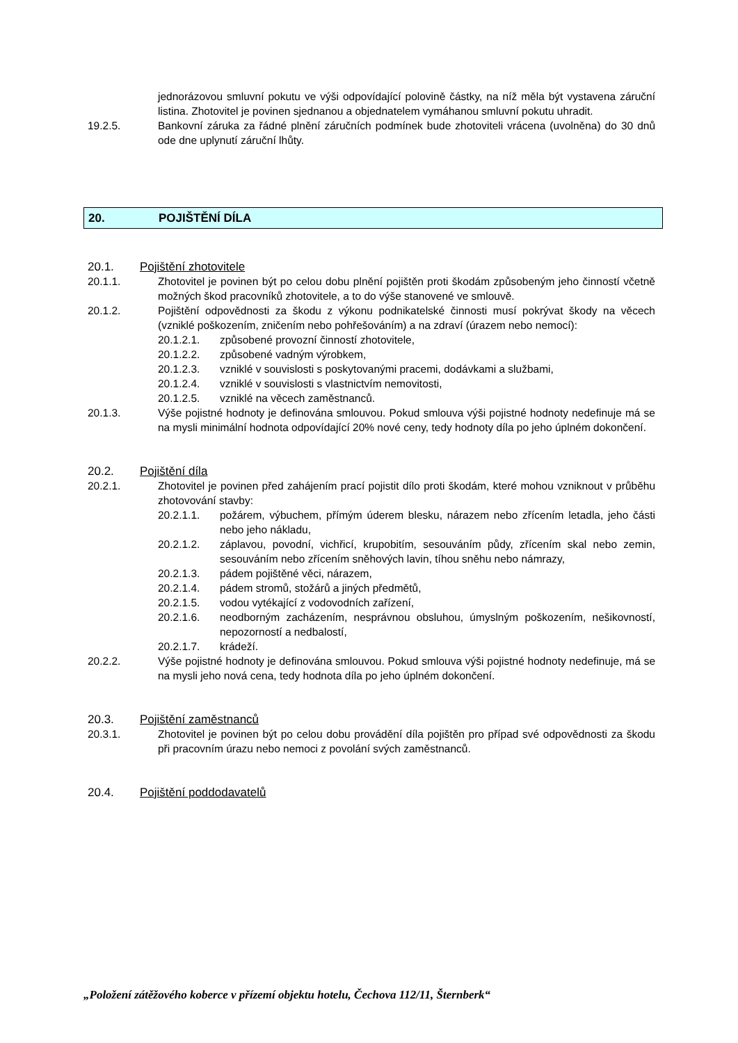jednorázovou smluvní pokutu ve výši odpovídající polovině částky, na níž měla být vystavena záruční listina. Zhotovitel je povinen sjednanou a objednatelem vymáhanou smluvní pokutu uhradit.
19.2.5. Bankovní záruka za řádné plnění záručních podmínek bude zhotoviteli vrácena (uvolněna) do 30 dnů ode dne uplynutí záruční lhůty.
20. POJIŠTĚNÍ DÍLA
20.1. Pojištění zhotovitele
20.1.1. Zhotovitel je povinen být po celou dobu plnění pojištěn proti škodám způsobeným jeho činností včetně možných škod pracovníků zhotovitele, a to do výše stanovené ve smlouvě.
20.1.2. Pojištění odpovědnosti za škodu z výkonu podnikatelské činnosti musí pokrývat škody na věcech (vzniklé poškozením, zničením nebo pohřešováním) a na zdraví (úrazem nebo nemocí):
20.1.2.1. způsobené provozní činností zhotovitele,
20.1.2.2. způsobené vadným výrobkem,
20.1.2.3. vzniklé v souvislosti s poskytovanými pracemi, dodávkami a službami,
20.1.2.4. vzniklé v souvislosti s vlastnictvím nemovitosti,
20.1.2.5. vzniklé na věcech zaměstnanců.
20.1.3. Výše pojistné hodnoty je definována smlouvou. Pokud smlouva výši pojistné hodnoty nedefinuje má se na mysli minimální hodnota odpovídající 20% nové ceny, tedy hodnoty díla po jeho úplném dokončení.
20.2. Pojištění díla
20.2.1. Zhotovitel je povinen před zahájením prací pojistit dílo proti škodám, které mohou vzniknout v průběhu zhotovování stavby:
20.2.1.1. požárem, výbuchem, přímým úderem blesku, nárazem nebo zřícením letadla, jeho části nebo jeho nákladu,
20.2.1.2. záplavou, povodní, vichřicí, krupobitím, sesouváním půdy, zřícením skal nebo zemin, sesouváním nebo zřícením sněhových lavin, tíhou sněhu nebo námrazy,
20.2.1.3. pádem pojištěné věci, nárazem,
20.2.1.4. pádem stromů, stožárů a jiných předmětů,
20.2.1.5. vodou vytékající z vodovodních zařízení,
20.2.1.6. neodborným zacházením, nesprávnou obsluhou, úmyslným poškozením, nešikovností, nepozorností a nedbalostí,
20.2.1.7. krádeží.
20.2.2. Výše pojistné hodnoty je definována smlouvou. Pokud smlouva výši pojistné hodnoty nedefinuje, má se na mysli jeho nová cena, tedy hodnota díla po jeho úplném dokončení.
20.3. Pojištění zaměstnanců
20.3.1. Zhotovitel je povinen být po celou dobu provádění díla pojištěn pro případ své odpovědnosti za škodu při pracovním úrazu nebo nemoci z povolání svých zaměstnanců.
20.4. Pojištění poddodavatelů
„Položení zátěžového koberce v přízemí objektu hotelu, Čechova 112/11, Šternberk“